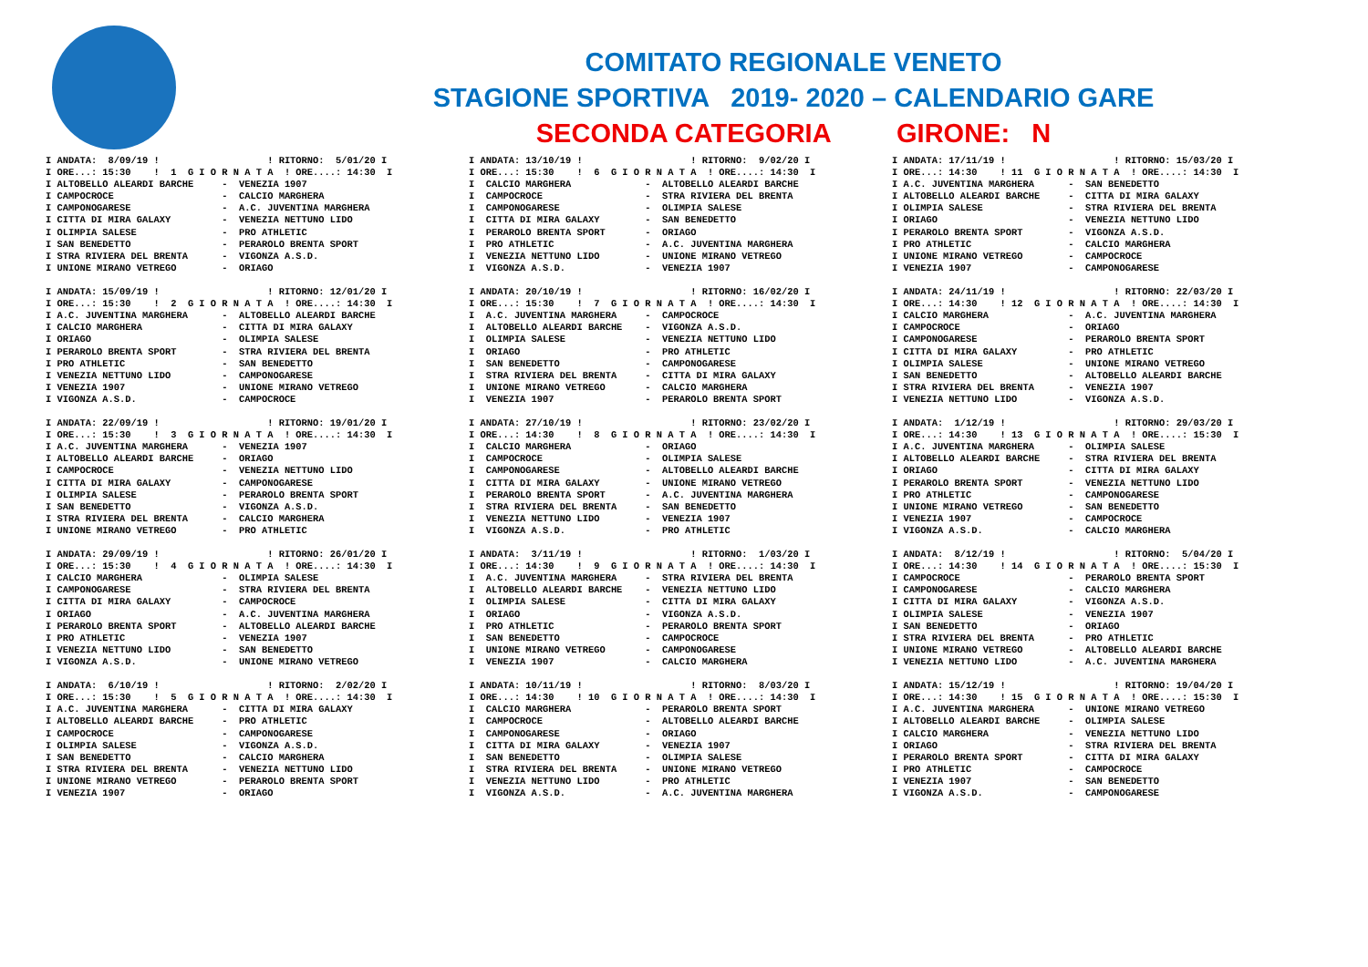COMITATO REGIONALE VENETO
STAGIONE SPORTIVA 2019- 2020 – CALENDARIO GARE
SECONDA CATEGORIA GIRONE: N
I ANDATA:  8/09/19 !                   ! RITORNO:  5/01/20 I
I ORE...: 15:30    !  1  G I O R N A T A  ! ORE....: 14:30  I
I ALTOBELLO ALEARDI BARCHE     -  VENEZIA 1907
I CAMPOCROCE                   -  CALCIO MARGHERA
I CAMPONOGARESE                -  A.C. JUVENTINA MARGHERA
I CITTA DI MIRA GALAXY         -  VENEZIA NETTUNO LIDO
I OLIMPIA SALESE               -  PRO ATHLETIC
I SAN BENEDETTO                -  PERAROLO BRENTA SPORT
I STRA RIVIERA DEL BRENTA      -  VIGONZA A.S.D.
I UNIONE MIRANO VETREGO        -  ORIAGO

I ANDATA: 15/09/19 !                   ! RITORNO: 12/01/20 I
I ORE...: 15:30    !  2  G I O R N A T A  ! ORE....: 14:30  I
I A.C. JUVENTINA MARGHERA      -  ALTOBELLO ALEARDI BARCHE
I CALCIO MARGHERA              -  CITTA DI MIRA GALAXY
I ORIAGO                       -  OLIMPIA SALESE
I PERAROLO BRENTA SPORT        -  STRA RIVIERA DEL BRENTA
I PRO ATHLETIC                 -  SAN BENEDETTO
I VENEZIA NETTUNO LIDO         -  CAMPONOGARESE
I VENEZIA 1907                 -  UNIONE MIRANO VETREGO
I VIGONZA A.S.D.               -  CAMPOCROCE

I ANDATA: 22/09/19 !                   ! RITORNO: 19/01/20 I
I ORE...: 15:30    !  3  G I O R N A T A  ! ORE....: 14:30  I
I A.C. JUVENTINA MARGHERA      -  VENEZIA 1907
I ALTOBELLO ALEARDI BARCHE     -  ORIAGO
I CAMPOCROCE                   -  VENEZIA NETTUNO LIDO
I CITTA DI MIRA GALAXY         -  CAMPONOGARESE
I OLIMPIA SALESE               -  PERAROLO BRENTA SPORT
I SAN BENEDETTO                -  VIGONZA A.S.D.
I STRA RIVIERA DEL BRENTA      -  CALCIO MARGHERA
I UNIONE MIRANO VETREGO        -  PRO ATHLETIC

I ANDATA: 29/09/19 !                   ! RITORNO: 26/01/20 I
I ORE...: 15:30    !  4  G I O R N A T A  ! ORE....: 14:30  I
I CALCIO MARGHERA              -  OLIMPIA SALESE
I CAMPONOGARESE                -  STRA RIVIERA DEL BRENTA
I CITTA DI MIRA GALAXY         -  CAMPOCROCE
I ORIAGO                       -  A.C. JUVENTINA MARGHERA
I PERAROLO BRENTA SPORT        -  ALTOBELLO ALEARDI BARCHE
I PRO ATHLETIC                 -  VENEZIA 1907
I VENEZIA NETTUNO LIDO         -  SAN BENEDETTO
I VIGONZA A.S.D.               -  UNIONE MIRANO VETREGO

I ANDATA:  6/10/19 !                   ! RITORNO:  2/02/20 I
I ORE...: 15:30    !  5  G I O R N A T A  ! ORE....: 14:30  I
I A.C. JUVENTINA MARGHERA      -  CITTA DI MIRA GALAXY
I ALTOBELLO ALEARDI BARCHE     -  PRO ATHLETIC
I CAMPOCROCE                   -  CAMPONOGARESE
I OLIMPIA SALESE               -  VIGONZA A.S.D.
I SAN BENEDETTO                -  CALCIO MARGHERA
I STRA RIVIERA DEL BRENTA      -  VENEZIA NETTUNO LIDO
I UNIONE MIRANO VETREGO        -  PERAROLO BRENTA SPORT
I VENEZIA 1907                 -  ORIAGO
I ANDATA: 13/10/19 !                   ! RITORNO:  9/02/20 I
I ORE...: 15:30    !  6  G I O R N A T A  ! ORE....: 14:30  I
I  CALCIO MARGHERA             -  ALTOBELLO ALEARDI BARCHE
I  CAMPOCROCE                  -  STRA RIVIERA DEL BRENTA
I  CAMPONOGARESE               -  OLIMPIA SALESE
I  CITTA DI MIRA GALAXY        -  SAN BENEDETTO
I  PERAROLO BRENTA SPORT       -  ORIAGO
I  PRO ATHLETIC                -  A.C. JUVENTINA MARGHERA
I  VENEZIA NETTUNO LIDO        -  UNIONE MIRANO VETREGO
I  VIGONZA A.S.D.              -  VENEZIA 1907

I ANDATA: 20/10/19 !                   ! RITORNO: 16/02/20 I
I ORE...: 15:30    !  7  G I O R N A T A  ! ORE....: 14:30  I
I  A.C. JUVENTINA MARGHERA     -  CAMPOCROCE
I  ALTOBELLO ALEARDI BARCHE    -  VIGONZA A.S.D.
I  OLIMPIA SALESE              -  VENEZIA NETTUNO LIDO
I  ORIAGO                      -  PRO ATHLETIC
I  SAN BENEDETTO               -  CAMPONOGARESE
I  STRA RIVIERA DEL BRENTA     -  CITTA DI MIRA GALAXY
I  UNIONE MIRANO VETREGO       -  CALCIO MARGHERA
I  VENEZIA 1907                -  PERAROLO BRENTA SPORT

I ANDATA: 27/10/19 !                   ! RITORNO: 23/02/20 I
I ORE...: 14:30    !  8  G I O R N A T A  ! ORE....: 14:30  I
I  CALCIO MARGHERA             -  ORIAGO
I  CAMPOCROCE                  -  OLIMPIA SALESE
I  CAMPONOGARESE               -  ALTOBELLO ALEARDI BARCHE
I  CITTA DI MIRA GALAXY        -  UNIONE MIRANO VETREGO
I  PERAROLO BRENTA SPORT       -  A.C. JUVENTINA MARGHERA
I  STRA RIVIERA DEL BRENTA     -  SAN BENEDETTO
I  VENEZIA NETTUNO LIDO        -  VENEZIA 1907
I  VIGONZA A.S.D.              -  PRO ATHLETIC

I ANDATA:  3/11/19 !                   ! RITORNO:  1/03/20 I
I ORE...: 14:30    !  9  G I O R N A T A  ! ORE....: 14:30  I
I  A.C. JUVENTINA MARGHERA     -  STRA RIVIERA DEL BRENTA
I  ALTOBELLO ALEARDI BARCHE    -  VENEZIA NETTUNO LIDO
I  OLIMPIA SALESE              -  CITTA DI MIRA GALAXY
I  ORIAGO                      -  VIGONZA A.S.D.
I  PRO ATHLETIC                -  PERAROLO BRENTA SPORT
I  SAN BENEDETTO               -  CAMPOCROCE
I  UNIONE MIRANO VETREGO       -  CAMPONOGARESE
I  VENEZIA 1907                -  CALCIO MARGHERA

I ANDATA: 10/11/19 !                   ! RITORNO:  8/03/20 I
I ORE...: 14:30    ! 10  G I O R N A T A  ! ORE....: 14:30  I
I  CALCIO MARGHERA             -  PERAROLO BRENTA SPORT
I  CAMPOCROCE                  -  ALTOBELLO ALEARDI BARCHE
I  CAMPONOGARESE               -  ORIAGO
I  CITTA DI MIRA GALAXY        -  VENEZIA 1907
I  SAN BENEDETTO               -  OLIMPIA SALESE
I  STRA RIVIERA DEL BRENTA     -  UNIONE MIRANO VETREGO
I  VENEZIA NETTUNO LIDO        -  PRO ATHLETIC
I  VIGONZA A.S.D.              -  A.C. JUVENTINA MARGHERA
I ANDATA: 17/11/19 !                   ! RITORNO: 15/03/20 I
I ORE...: 14:30    ! 11  G I O R N A T A  ! ORE....: 14:30  I
I A.C. JUVENTINA MARGHERA      -  SAN BENEDETTO
I ALTOBELLO ALEARDI BARCHE     -  CITTA DI MIRA GALAXY
I OLIMPIA SALESE               -  STRA RIVIERA DEL BRENTA
I ORIAGO                       -  VENEZIA NETTUNO LIDO
I PERAROLO BRENTA SPORT        -  VIGONZA A.S.D.
I PRO ATHLETIC                 -  CALCIO MARGHERA
I UNIONE MIRANO VETREGO        -  CAMPOCROCE
I VENEZIA 1907                 -  CAMPONOGARESE

I ANDATA: 24/11/19 !                   ! RITORNO: 22/03/20 I
I ORE...: 14:30    ! 12  G I O R N A T A  ! ORE....: 14:30  I
I CALCIO MARGHERA              -  A.C. JUVENTINA MARGHERA
I CAMPOCROCE                   -  ORIAGO
I CAMPONOGARESE                -  PERAROLO BRENTA SPORT
I CITTA DI MIRA GALAXY         -  PRO ATHLETIC
I OLIMPIA SALESE               -  UNIONE MIRANO VETREGO
I SAN BENEDETTO                -  ALTOBELLO ALEARDI BARCHE
I STRA RIVIERA DEL BRENTA      -  VENEZIA 1907
I VENEZIA NETTUNO LIDO         -  VIGONZA A.S.D.

I ANDATA:  1/12/19 !                   ! RITORNO: 29/03/20 I
I ORE...: 14:30    ! 13  G I O R N A T A  ! ORE....: 15:30  I
I A.C. JUVENTINA MARGHERA      -  OLIMPIA SALESE
I ALTOBELLO ALEARDI BARCHE     -  STRA RIVIERA DEL BRENTA
I ORIAGO                       -  CITTA DI MIRA GALAXY
I PERAROLO BRENTA SPORT        -  VENEZIA NETTUNO LIDO
I PRO ATHLETIC                 -  CAMPONOGARESE
I UNIONE MIRANO VETREGO        -  SAN BENEDETTO
I VENEZIA 1907                 -  CAMPOCROCE
I VIGONZA A.S.D.               -  CALCIO MARGHERA

I ANDATA:  8/12/19 !                   ! RITORNO:  5/04/20 I
I ORE...: 14:30    ! 14  G I O R N A T A  ! ORE....: 15:30  I
I CAMPOCROCE                   -  PERAROLO BRENTA SPORT
I CAMPONOGARESE                -  CALCIO MARGHERA
I CITTA DI MIRA GALAXY         -  VIGONZA A.S.D.
I OLIMPIA SALESE               -  VENEZIA 1907
I SAN BENEDETTO                -  ORIAGO
I STRA RIVIERA DEL BRENTA      -  PRO ATHLETIC
I UNIONE MIRANO VETREGO        -  ALTOBELLO ALEARDI BARCHE
I VENEZIA NETTUNO LIDO         -  A.C. JUVENTINA MARGHERA

I ANDATA: 15/12/19 !                   ! RITORNO: 19/04/20 I
I ORE...: 14:30    ! 15  G I O R N A T A  ! ORE....: 15:30  I
I A.C. JUVENTINA MARGHERA      -  UNIONE MIRANO VETREGO
I ALTOBELLO ALEARDI BARCHE     -  OLIMPIA SALESE
I CALCIO MARGHERA              -  VENEZIA NETTUNO LIDO
I ORIAGO                       -  STRA RIVIERA DEL BRENTA
I PERAROLO BRENTA SPORT        -  CITTA DI MIRA GALAXY
I PRO ATHLETIC                 -  CAMPOCROCE
I VENEZIA 1907                 -  SAN BENEDETTO
I VIGONZA A.S.D.               -  CAMPONOGARESE